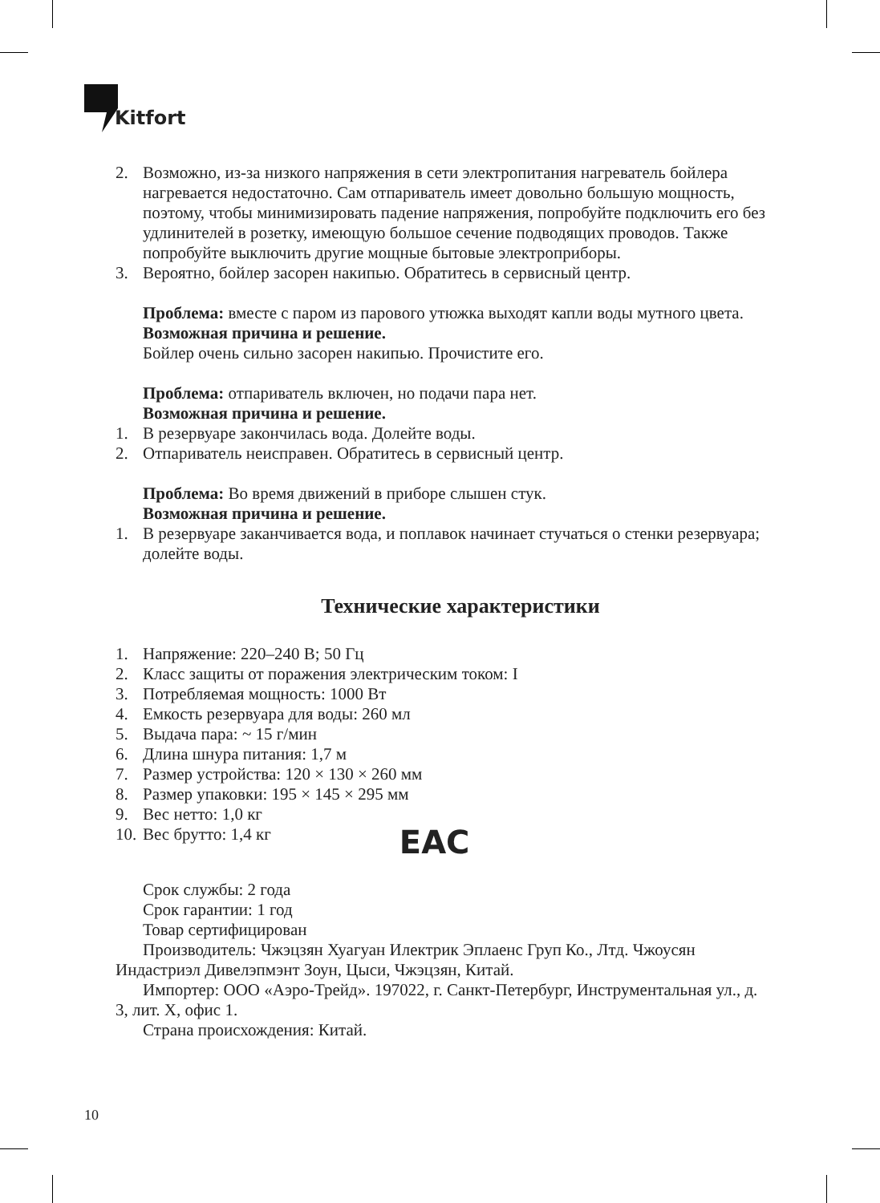Kitfort
2. Возможно, из-за низкого напряжения в сети электропитания нагреватель бойлера нагревается недостаточно. Сам отпариватель имеет довольно большую мощность, поэтому, чтобы минимизировать падение напряжения, попробуйте подключить его без удлинителей в розетку, имеющую большое сечение подводящих проводов. Также попробуйте выключить другие мощные бытовые электроприборы.
3. Вероятно, бойлер засорен накипью. Обратитесь в сервисный центр.
Проблема: вместе с паром из парового утюжка выходят капли воды мутного цвета.
Возможная причина и решение.
Бойлер очень сильно засорен накипью. Прочистите его.
Проблема: отпариватель включен, но подачи пара нет.
Возможная причина и решение.
1. В резервуаре закончилась вода. Долейте воды.
2. Отпариватель неисправен. Обратитесь в сервисный центр.
Проблема: Во время движений в приборе слышен стук.
Возможная причина и решение.
1. В резервуаре заканчивается вода, и поплавок начинает стучаться о стенки резервуара; долейте воды.
Технические характеристики
1. Напряжение: 220–240 В; 50 Гц
2. Класс защиты от поражения электрическим током: I
3. Потребляемая мощность: 1000 Вт
4. Емкость резервуара для воды: 260 мл
5. Выдача пара: ~ 15 г/мин
6. Длина шнура питания: 1,7 м
7. Размер устройства: 120 × 130 × 260 мм
8. Размер упаковки: 195 × 145 × 295 мм
9. Вес нетто: 1,0 кг
10. Вес брутто: 1,4 кг EAC
Срок службы: 2 года
Срок гарантии: 1 год
Товар сертифицирован
Производитель: Чжэцзян Хуагуан Илектрик Эплаенс Груп Ко., Лтд. Чжоусян Индастриэл Дивелэпмэнт Зоун, Цыси, Чжэцзян, Китай.
Импортер: ООО «Аэро-Трейд». 197022, г. Санкт-Петербург, Инструментальная ул., д. 3, лит. Х, офис 1.
Страна происхождения: Китай.
10